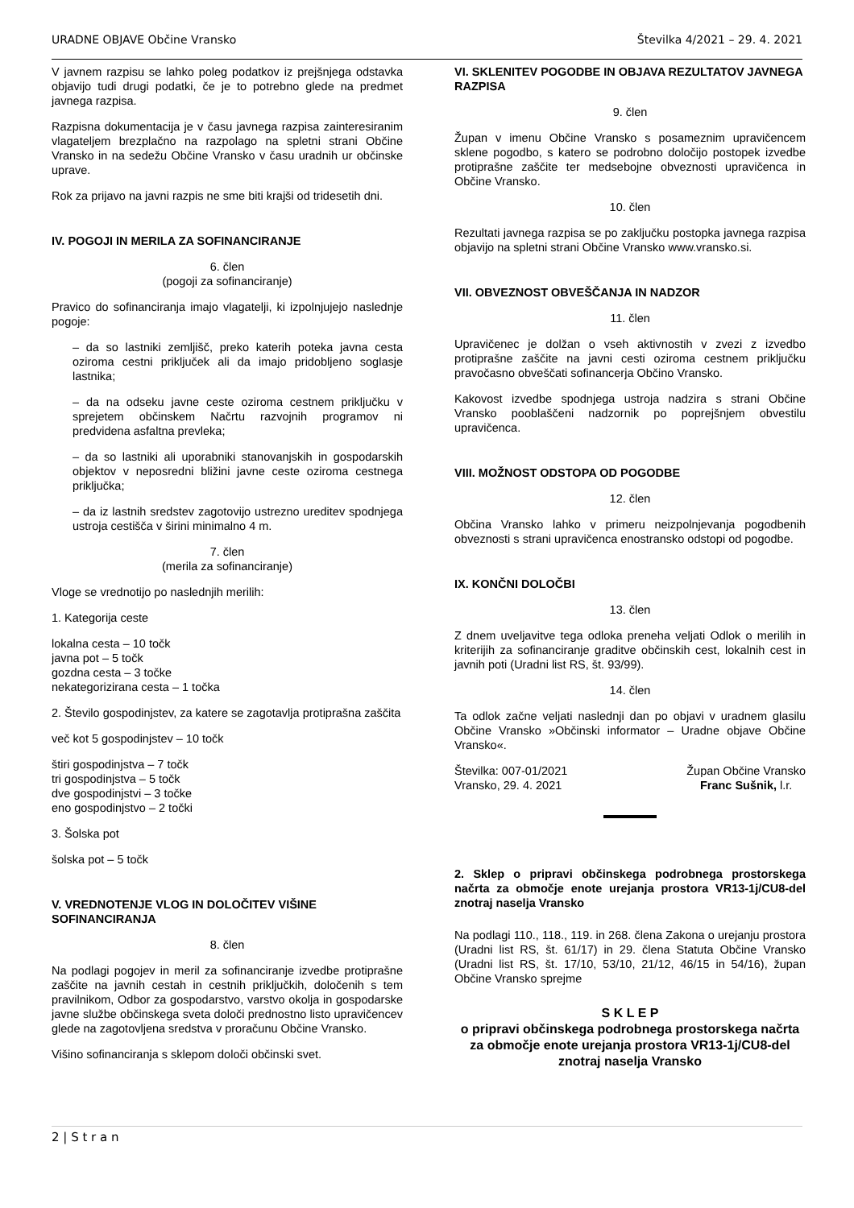URADNE OBJAVE Občine Vransko Številka 4/2021 – 29. 4. 2021
V javnem razpisu se lahko poleg podatkov iz prejšnjega odstavka objavijo tudi drugi podatki, če je to potrebno glede na predmet javnega razpisa.
Razpisna dokumentacija je v času javnega razpisa zainteresiranim vlagateljem brezplačno na razpolago na spletni strani Občine Vransko in na sedežu Občine Vransko v času uradnih ur občinske uprave.
Rok za prijavo na javni razpis ne sme biti krajši od tridesetih dni.
IV. POGOJI IN MERILA ZA SOFINANCIRANJE
6. člen
(pogoji za sofinanciranje)
Pravico do sofinanciranja imajo vlagatelji, ki izpolnjujejo naslednje pogoje:
– da so lastniki zemljišč, preko katerih poteka javna cesta oziroma cestni priključek ali da imajo pridobljeno soglasje lastnika;
– da na odseku javne ceste oziroma cestnem priključku v sprejetem občinskem Načrtu razvojnih programov ni predvidena asfaltna prevleka;
– da so lastniki ali uporabniki stanovanjskih in gospodarskih objektov v neposredni bližini javne ceste oziroma cestnega priključka;
– da iz lastnih sredstev zagotovijo ustrezno ureditev spodnjega ustroja cestišča v širini minimalno 4 m.
7. člen
(merila za sofinanciranje)
Vloge se vrednotijo po naslednjih merilih:
1. Kategorija ceste
lokalna cesta – 10 točk
javna pot – 5 točk
gozdna cesta – 3 točke
nekategorizirana cesta – 1 točka
2. Število gospodinjstev, za katere se zagotavlja protiprašna zaščita
več kot 5 gospodinjstev – 10 točk
štiri gospodinjstva – 7 točk
tri gospodinjstva – 5 točk
dve gospodinjstvi – 3 točke
eno gospodinjstvo – 2 točki
3. Šolska pot
šolska pot – 5 točk
V. VREDNOTENJE VLOG IN DOLOČITEV VIŠINE SOFINANCIRANJA
8. člen
Na podlagi pogojev in meril za sofinanciranje izvedbe protiprašne zaščite na javnih cestah in cestnih priključkih, določenih s tem pravilnikom, Odbor za gospodarstvo, varstvo okolja in gospodarske javne službe občinskega sveta določi prednostno listo upravičencev glede na zagotovljena sredstva v proračunu Občine Vransko.
Višino sofinanciranja s sklepom določi občinski svet.
VI. SKLENITEV POGODBE IN OBJAVA REZULTATOV JAVNEGA RAZPISA
9. člen
Župan v imenu Občine Vransko s posameznim upravičencem sklene pogodbo, s katero se podrobno določijo postopek izvedbe protiprašne zaščite ter medsebojne obveznosti upravičenca in Občine Vransko.
10. člen
Rezultati javnega razpisa se po zaključku postopka javnega razpisa objavijo na spletni strani Občine Vransko www.vransko.si.
VII. OBVEZNOST OBVEŠČANJA IN NADZOR
11. člen
Upravičenec je dolžan o vseh aktivnostih v zvezi z izvedbo protiprašne zaščite na javni cesti oziroma cestnem priključku pravočasno obveščati sofinancerja Občino Vransko.
Kakovost izvedbe spodnjega ustroja nadzira s strani Občine Vransko pooblaščeni nadzornik po poprejšnjem obvestilu upravičenca.
VIII. MOŽNOST ODSTOPA OD POGODBE
12. člen
Občina Vransko lahko v primeru neizpolnjevanja pogodbenih obveznosti s strani upravičenca enostransko odstopi od pogodbe.
IX. KONČNI DOLOČBI
13. člen
Z dnem uveljavitve tega odloka preneha veljati Odlok o merilih in kriterijih za sofinanciranje graditve občinskih cest, lokalnih cest in javnih poti (Uradni list RS, št. 93/99).
14. člen
Ta odlok začne veljati naslednji dan po objavi v uradnem glasilu Občine Vransko »Občinski informator – Uradne objave Občine Vransko«.
Številka: 007-01/2021
Vransko, 29. 4. 2021
Župan Občine Vransko
Franc Sušnik, l.r.
2. Sklep o pripravi občinskega podrobnega prostorskega načrta za območje enote urejanja prostora VR13-1j/CU8-del znotraj naselja Vransko
Na podlagi 110., 118., 119. in 268. člena Zakona o urejanju prostora (Uradni list RS, št. 61/17) in 29. člena Statuta Občine Vransko (Uradni list RS, št. 17/10, 53/10, 21/12, 46/15 in 54/16), župan Občine Vransko sprejme
S K L E P
o pripravi občinskega podrobnega prostorskega načrta za območje enote urejanja prostora VR13-1j/CU8-del znotraj naselja Vransko
2 | S t r a n